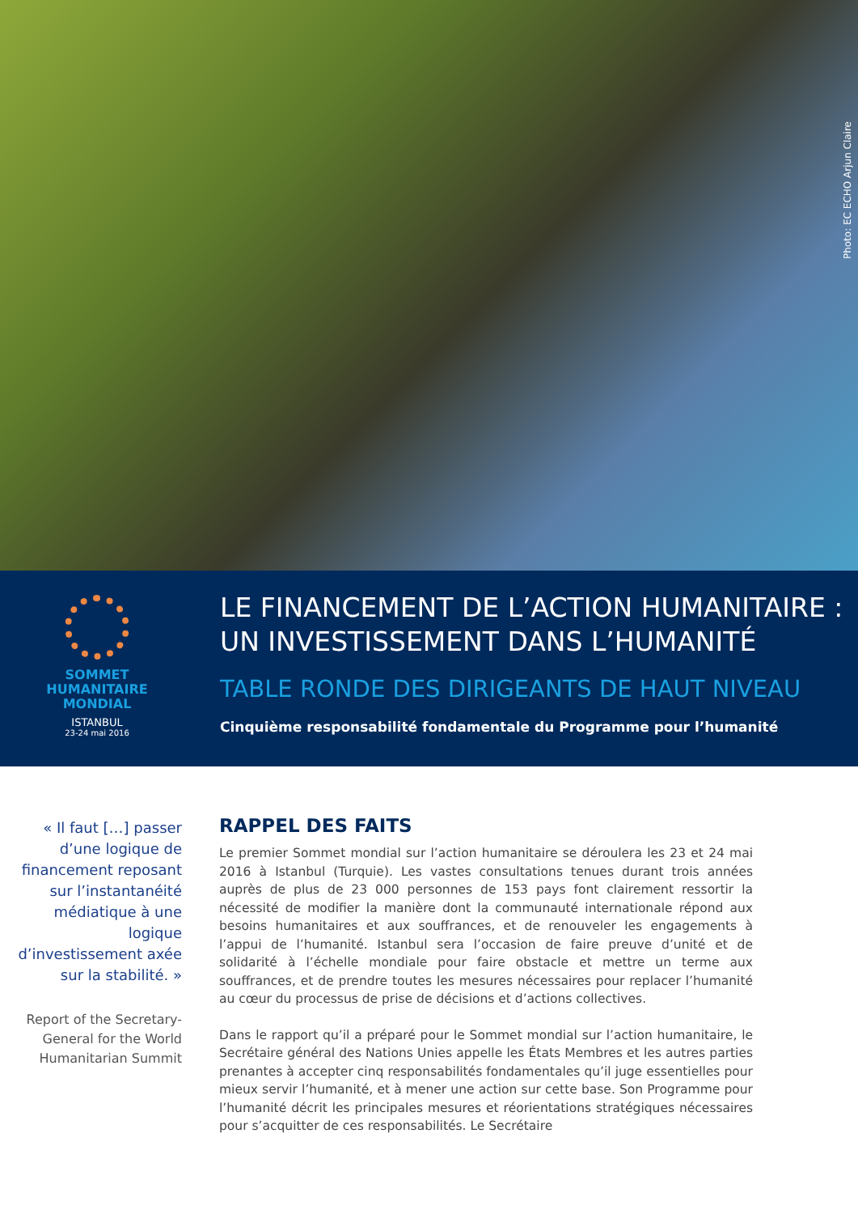Photo: EC ECHO Arjun Claire
SOMMET
HUMANITAIRE
MONDIAL
ISTANBUL
23-24 mai 2016
LE FINANCEMENT DE L’ACTION HUMANITAIRE :
UN INVESTISSEMENT DANS L’HUMANITÉ
TABLE RONDE DES DIRIGEANTS DE HAUT NIVEAU
Cinquième responsabilité fondamentale du Programme pour l’humanité
« Il faut […] passer d’une logique de financement reposant sur l’instantanéité médiatique à une logique d’investissement axée sur la stabilité. »
Report of the Secretary-General for the World Humanitarian Summit
RAPPEL DES FAITS
Le premier Sommet mondial sur l’action humanitaire se déroulera les 23 et 24 mai 2016 à Istanbul (Turquie). Les vastes consultations tenues durant trois années auprès de plus de 23 000 personnes de 153 pays font clairement ressortir la nécessité de modifier la manière dont la communauté internationale répond aux besoins humanitaires et aux souffrances, et de renouveler les engagements à l’appui de l’humanité. Istanbul sera l’occasion de faire preuve d’unité et de solidarité à l’échelle mondiale pour faire obstacle et mettre un terme aux souffrances, et de prendre toutes les mesures nécessaires pour replacer l’humanité au cœur du processus de prise de décisions et d’actions collectives.
Dans le rapport qu’il a préparé pour le Sommet mondial sur l’action humanitaire, le Secrétaire général des Nations Unies appelle les États Membres et les autres parties prenantes à accepter cinq responsabilités fondamentales qu’il juge essentielles pour mieux servir l’humanité, et à mener une action sur cette base. Son Programme pour l’humanité décrit les principales mesures et réorientations stratégiques nécessaires pour s’acquitter de ces responsabilités. Le Secrétaire